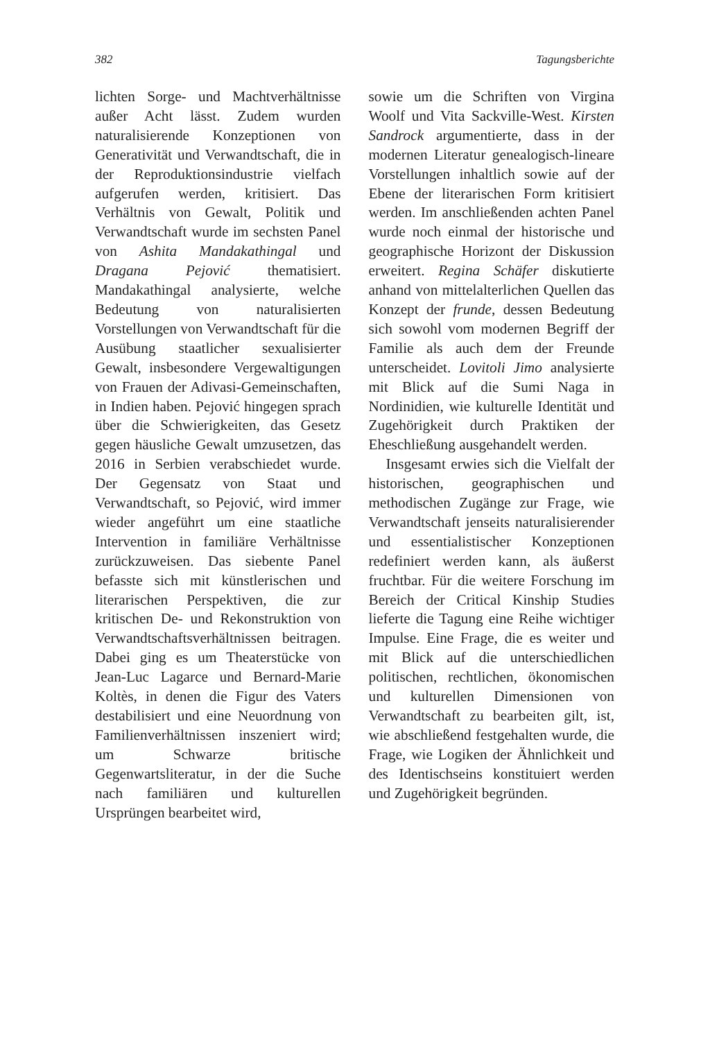382 Tagungsberichte
lichten Sorge- und Machtverhältnisse außer Acht lässt. Zudem wurden naturalisierende Konzeptionen von Generativität und Verwandtschaft, die in der Reproduktionsindustrie vielfach aufgerufen werden, kritisiert. Das Verhältnis von Gewalt, Politik und Verwandtschaft wurde im sechsten Panel von Ashita Mandakathingal und Dragana Pejović thematisiert. Mandakathingal analysierte, welche Bedeutung von naturalisierten Vorstellungen von Verwandtschaft für die Ausübung staatlicher sexualisierter Gewalt, insbesondere Vergewaltigungen von Frauen der Adivasi-Gemeinschaften, in Indien haben. Pejović hingegen sprach über die Schwierigkeiten, das Gesetz gegen häusliche Gewalt umzusetzen, das 2016 in Serbien verabschiedet wurde. Der Gegensatz von Staat und Verwandtschaft, so Pejović, wird immer wieder angeführt um eine staatliche Intervention in familiäre Verhältnisse zurückzuweisen. Das siebente Panel befasste sich mit künstlerischen und literarischen Perspektiven, die zur kritischen De- und Rekonstruktion von Verwandtschaftsverhältnissen beitragen. Dabei ging es um Theaterstücke von Jean-Luc Lagarce und Bernard-Marie Koltès, in denen die Figur des Vaters destabilisiert und eine Neuordnung von Familienverhältnissen inszeniert wird; um Schwarze britische Gegenwartsliteratur, in der die Suche nach familiären und kulturellen Ursprüngen bearbeitet wird,
sowie um die Schriften von Virgina Woolf und Vita Sackville-West. Kirsten Sandrock argumentierte, dass in der modernen Literatur genealogisch-lineare Vorstellungen inhaltlich sowie auf der Ebene der literarischen Form kritisiert werden. Im anschließenden achten Panel wurde noch einmal der historische und geographische Horizont der Diskussion erweitert. Regina Schäfer diskutierte anhand von mittelalterlichen Quellen das Konzept der frunde, dessen Bedeutung sich sowohl vom modernen Begriff der Familie als auch dem der Freunde unterscheidet. Lovitoli Jimo analysierte mit Blick auf die Sumi Naga in Nordinidien, wie kulturelle Identität und Zugehörigkeit durch Praktiken der Eheschließung ausgehandelt werden.
Insgesamt erwies sich die Vielfalt der historischen, geographischen und methodischen Zugänge zur Frage, wie Verwandtschaft jenseits naturalisierender und essentialistischer Konzeptionen redefiniert werden kann, als äußerst fruchtbar. Für die weitere Forschung im Bereich der Critical Kinship Studies lieferte die Tagung eine Reihe wichtiger Impulse. Eine Frage, die es weiter und mit Blick auf die unterschiedlichen politischen, rechtlichen, ökonomischen und kulturellen Dimensionen von Verwandtschaft zu bearbeiten gilt, ist, wie abschließend festgehalten wurde, die Frage, wie Logiken der Ähnlichkeit und des Identischseins konstituiert werden und Zugehörigkeit begründen.